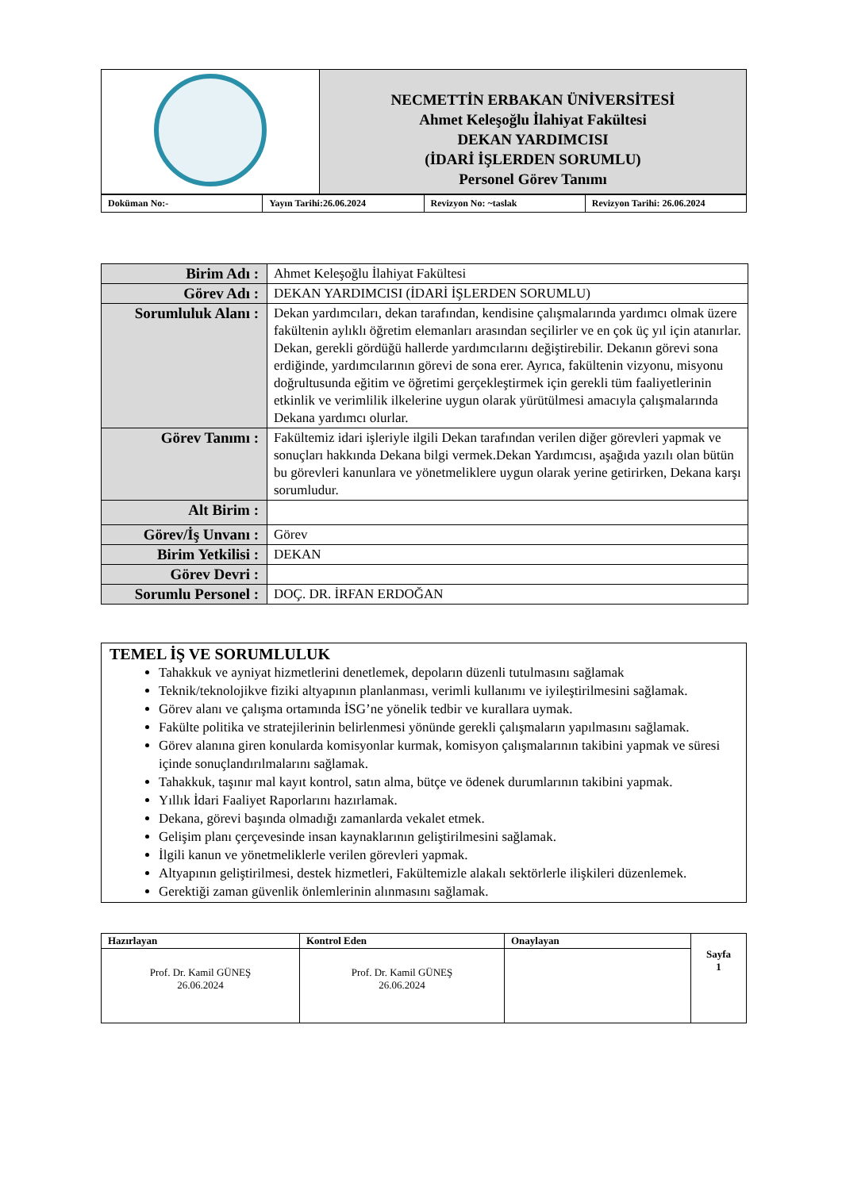| | NECMETTİN ERBAKAN ÜNİVERSİTESİ Ahmet Keleşoğlu İlahiyat Fakültesi DEKAN YARDIMCISI (İDARİ İŞLERDEN SORUMLU) Personel Görev Tanımı |
| Doküman No:- | Yayın Tarihi:26.06.2024 | Revizyon No: ~taslak | Revizyon Tarihi: 26.06.2024 |
| Birim Adı : | Ahmet Keleşoğlu İlahiyat Fakültesi |
| Görev Adı : | DEKAN YARDIMCISI (İDARİ İŞLERDEN SORUMLU) |
| Sorumluluk Alanı : | Dekan yardımcıları, dekan tarafından, kendisine çalışmalarında yardımcı olmak üzere fakültenin aylıklı öğretim elemanları arasından seçilirler ve en çok üç yıl için atanırlar. Dekan, gerekli gördüğü hallerde yardımcılarını değiştirebilir. Dekanın görevi sona erdiğinde, yardımcılarının görevi de sona erer. Ayrıca, fakültenin vizyonu, misyonu doğrultusunda eğitim ve öğretimi gerçekleştirmek için gerekli tüm faaliyetlerinin etkinlik ve verimlilik ilkelerine uygun olarak yürütülmesi amacıyla çalışmalarında Dekana yardımcı olurlar. |
| Görev Tanımı : | Fakültemiz idari işleriyle ilgili Dekan tarafından verilen diğer görevleri yapmak ve sonuçları hakkında Dekana bilgi vermek.Dekan Yardımcısı, aşağıda yazılı olan bütün bu görevleri kanunlara ve yönetmeliklere uygun olarak yerine getirirken, Dekana karşı sorumludur. |
| Alt Birim : | |
| Görev/İş Unvanı : | Görev |
| Birim Yetkilisi : | DEKAN |
| Görev Devri : | |
| Sorumlu Personel : | DOÇ. DR. İRFAN ERDOĞAN |
TEMEL İŞ VE SORUMLULUK
Tahakkuk ve ayniyat hizmetlerini denetlemek, depoların düzenli tutulmasını sağlamak
Teknik/teknolojikve fiziki altyapının planlanması, verimli kullanımı ve iyileştirilmesini sağlamak.
Görev alanı ve çalışma ortamında İSG’ne yönelik tedbir ve kurallara uymak.
Fakülte politika ve stratejilerinin belirlenmesi yönünde gerekli çalışmaların yapılmasını sağlamak.
Görev alanına giren konularda komisyonlar kurmak, komisyon çalışmalarının takibini yapmak ve süresi içinde sonuçlandırılmalarını sağlamak.
Tahakkuk, taşınır mal kayıt kontrol, satın alma, bütçe ve ödenek durumlarının takibini yapmak.
Yıllık İdari Faaliyet Raporlarını hazırlamak.
Dekana, görevi başında olmadığı zamanlarda vekalet etmek.
Gelişim planı çerçevesinde insan kaynaklarının geliştirilmesini sağlamak.
İlgili kanun ve yönetmeliklerle verilen görevleri yapmak.
Altyapının geliştirilmesi, destek hizmetleri, Fakültemizle alakalı sektörlerle ilişkileri düzenlemek.
Gerektiği zaman güvenlik önlemlerinin alınmasını sağlamak.
| Hazırlayan | Kontrol Eden | Onaylayan | Sayfa 1 |
| Prof. Dr. Kamil GÜNEŞ 26.06.2024 | Prof. Dr. Kamil GÜNEŞ 26.06.2024 | | |